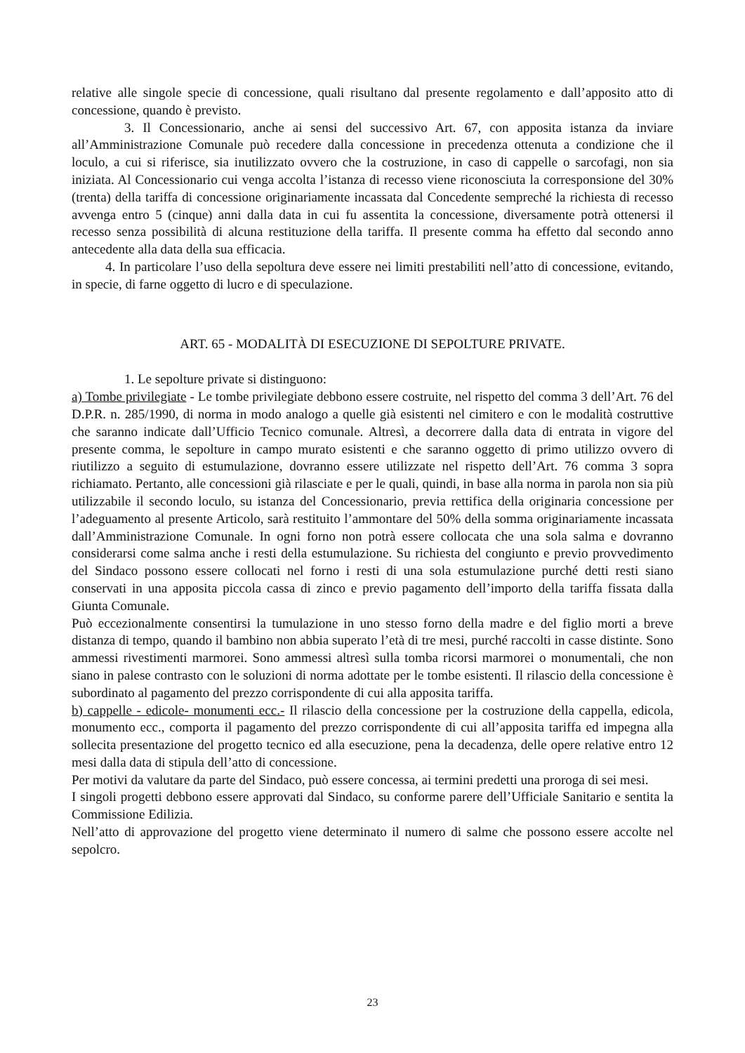relative alle singole specie di concessione, quali risultano dal presente regolamento e dall’apposito atto di concessione, quando è previsto.
3. Il Concessionario, anche ai sensi del successivo Art. 67, con apposita istanza da inviare all’Amministrazione Comunale può recedere dalla concessione in precedenza ottenuta a condizione che il loculo, a cui si riferisce, sia inutilizzato ovvero che la costruzione, in caso di cappelle o sarcofagi, non sia iniziata. Al Concessionario cui venga accolta l’istanza di recesso viene riconosciuta la corresponsione del 30% (trenta) della tariffa di concessione originariamente incassata dal Concedente sempreché la richiesta di recesso avvenga entro 5 (cinque) anni dalla data in cui fu assentita la concessione, diversamente potrà ottenersi il recesso senza possibilità di alcuna restituzione della tariffa. Il presente comma ha effetto dal secondo anno antecedente alla data della sua efficacia.
4. In particolare l’uso della sepoltura deve essere nei limiti prestabiliti nell’atto di concessione, evitando, in specie, di farne oggetto di lucro e di speculazione.
ART. 65 - MODALITÀ DI ESECUZIONE DI SEPOLTURE PRIVATE.
1. Le sepolture private si distinguono:
a) Tombe privilegiate - Le tombe privilegiate debbono essere costruite, nel rispetto del comma 3 dell’Art. 76 del D.P.R. n. 285/1990, di norma in modo analogo a quelle già esistenti nel cimitero e con le modalità costruttive che saranno indicate dall’Ufficio Tecnico comunale. Altresì, a decorrere dalla data di entrata in vigore del presente comma, le sepolture in campo murato esistenti e che saranno oggetto di primo utilizzo ovvero di riutilizzo a seguito di estumulazione, dovranno essere utilizzate nel rispetto dell’Art. 76 comma 3 sopra richiamato. Pertanto, alle concessioni già rilasciate e per le quali, quindi, in base alla norma in parola non sia più utilizzabile il secondo loculo, su istanza del Concessionario, previa rettifica della originaria concessione per l’adeguamento al presente Articolo, sarà restituito l’ammontare del 50% della somma originariamente incassata dall’Amministrazione Comunale. In ogni forno non potrà essere collocata che una sola salma e dovranno considerarsi come salma anche i resti della estumulazione. Su richiesta del congiunto e previo provvedimento del Sindaco possono essere collocati nel forno i resti di una sola estumulazione purché detti resti siano conservati in una apposita piccola cassa di zinco e previo pagamento dell’importo della tariffa fissata dalla Giunta Comunale.
Può eccezionalmente consentirsi la tumulazione in uno stesso forno della madre e del figlio morti a breve distanza di tempo, quando il bambino non abbia superato l’età di tre mesi, purché raccolti in casse distinte. Sono ammessi rivestimenti marmorei. Sono ammessi altresì sulla tomba ricorsi marmorei o monumentali, che non siano in palese contrasto con le soluzioni di norma adottate per le tombe esistenti. Il rilascio della concessione è subordinato al pagamento del prezzo corrispondente di cui alla apposita tariffa.
b) cappelle - edicole- monumenti ecc.- Il rilascio della concessione per la costruzione della cappella, edicola, monumento ecc., comporta il pagamento del prezzo corrispondente di cui all’apposita tariffa ed impegna alla sollecita presentazione del progetto tecnico ed alla esecuzione, pena la decadenza, delle opere relative entro 12 mesi dalla data di stipula dell’atto di concessione.
Per motivi da valutare da parte del Sindaco, può essere concessa, ai termini predetti una proroga di sei mesi.
I singoli progetti debbono essere approvati dal Sindaco, su conforme parere dell’Ufficiale Sanitario e sentita la Commissione Edilizia.
Nell’atto di approvazione del progetto viene determinato il numero di salme che possono essere accolte nel sepolcro.
23